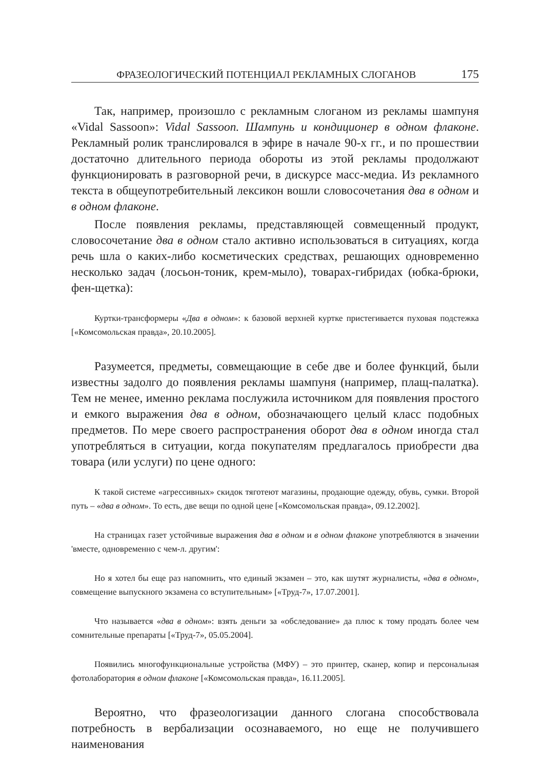ФРАЗЕОЛОГИЧЕСКИЙ ПОТЕНЦИАЛ РЕКЛАМНЫХ СЛОГАНОВ 175
Так, например, произошло с рекламным слоганом из рекламы шампуня «Vidal Sassoon»: Vidal Sassoon. Шампунь и кондиционер в одном флаконе. Рекламный ролик транслировался в эфире в начале 90-х гг., и по прошествии достаточно длительного периода обороты из этой рекламы продолжают функционировать в разговорной речи, в дискурсе масс-медиа. Из рекламного текста в общеупотребительный лексикон вошли словосочетания два в одном и в одном флаконе.
После появления рекламы, представляющей совмещенный продукт, словосочетание два в одном стало активно использоваться в ситуациях, когда речь шла о каких-либо косметических средствах, решающих одновременно несколько задач (лосьон-тоник, крем-мыло), товарах-гибридах (юбка-брюки, фен-щетка):
Куртки-трансформеры «Два в одном»: к базовой верхней куртке пристегивается пуховая подстежка [«Комсомольская правда», 20.10.2005].
Разумеется, предметы, совмещающие в себе две и более функций, были известны задолго до появления рекламы шампуня (например, плащ-палатка). Тем не менее, именно реклама послужила источником для появления простого и емкого выражения два в одном, обозначающего целый класс подобных предметов. По мере своего распространения оборот два в одном иногда стал употребляться в ситуации, когда покупателям предлагалось приобрести два товара (или услуги) по цене одного:
К такой системе «агрессивных» скидок тяготеют магазины, продающие одежду, обувь, сумки. Второй путь – «два в одном». То есть, две вещи по одной цене [«Комсомольская правда», 09.12.2002].
На страницах газет устойчивые выражения два в одном и в одном флаконе употребляются в значении 'вместе, одновременно с чем-л. другим':
Но я хотел бы еще раз напомнить, что единый экзамен – это, как шутят журналисты, «два в одном», совмещение выпускного экзамена со вступительным» [«Труд-7», 17.07.2001].
Что называется «два в одном»: взять деньги за «обследование» да плюс к тому продать более чем сомнительные препараты [«Труд-7», 05.05.2004].
Появились многофункциональные устройства (МФУ) – это принтер, сканер, копир и персональная фотолаборатория в одном флаконе [«Комсомольская правда», 16.11.2005].
Вероятно, что фразеологизации данного слогана способствовала потребность в вербализации осознаваемого, но еще не получившего наименования